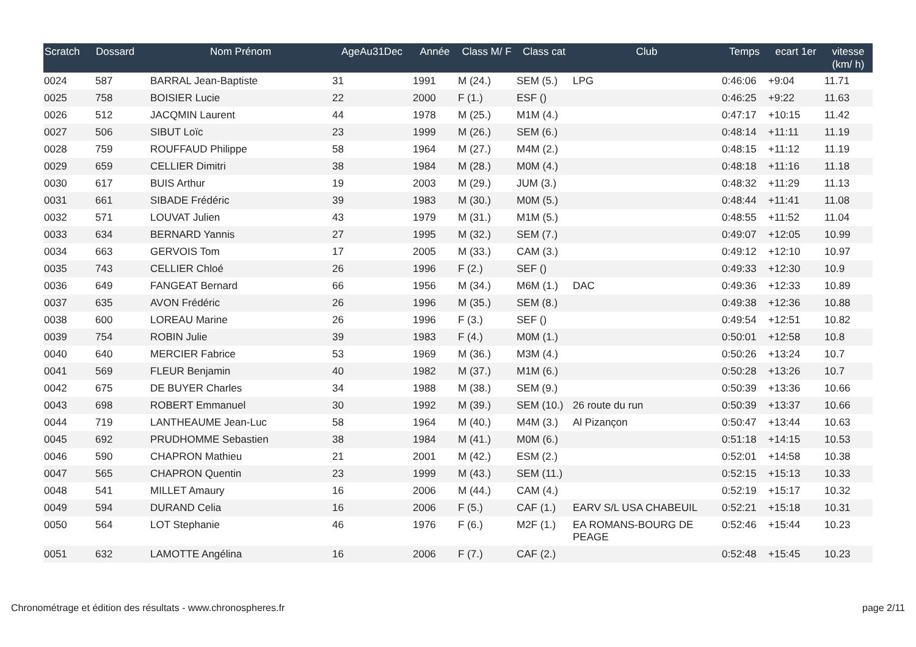| Scratch | Dossard | Nom Prénom | AgeAu31Dec | Année | Class M/ F | Class cat | Club | Temps | ecart 1er | vitesse (km/ h) |
| --- | --- | --- | --- | --- | --- | --- | --- | --- | --- | --- |
| 0024 | 587 | BARRAL Jean-Baptiste | 31 | 1991 | M (24.) | SEM (5.) | LPG | 0:46:06 | +9:04 | 11.71 |
| 0025 | 758 | BOISIER Lucie | 22 | 2000 | F (1.) | ESF () | | 0:46:25 | +9:22 | 11.63 |
| 0026 | 512 | JACQMIN Laurent | 44 | 1978 | M (25.) | M1M (4.) | | 0:47:17 | +10:15 | 11.42 |
| 0027 | 506 | SIBUT Loïc | 23 | 1999 | M (26.) | SEM (6.) | | 0:48:14 | +11:11 | 11.19 |
| 0028 | 759 | ROUFFAUD Philippe | 58 | 1964 | M (27.) | M4M (2.) | | 0:48:15 | +11:12 | 11.19 |
| 0029 | 659 | CELLIER Dimitri | 38 | 1984 | M (28.) | M0M (4.) | | 0:48:18 | +11:16 | 11.18 |
| 0030 | 617 | BUIS Arthur | 19 | 2003 | M (29.) | JUM (3.) | | 0:48:32 | +11:29 | 11.13 |
| 0031 | 661 | SIBADE Frédéric | 39 | 1983 | M (30.) | M0M (5.) | | 0:48:44 | +11:41 | 11.08 |
| 0032 | 571 | LOUVAT Julien | 43 | 1979 | M (31.) | M1M (5.) | | 0:48:55 | +11:52 | 11.04 |
| 0033 | 634 | BERNARD Yannis | 27 | 1995 | M (32.) | SEM (7.) | | 0:49:07 | +12:05 | 10.99 |
| 0034 | 663 | GERVOIS Tom | 17 | 2005 | M (33.) | CAM (3.) | | 0:49:12 | +12:10 | 10.97 |
| 0035 | 743 | CELLIER Chloé | 26 | 1996 | F (2.) | SEF () | | 0:49:33 | +12:30 | 10.9 |
| 0036 | 649 | FANGEAT Bernard | 66 | 1956 | M (34.) | M6M (1.) | DAC | 0:49:36 | +12:33 | 10.89 |
| 0037 | 635 | AVON Frédéric | 26 | 1996 | M (35.) | SEM (8.) | | 0:49:38 | +12:36 | 10.88 |
| 0038 | 600 | LOREAU Marine | 26 | 1996 | F (3.) | SEF () | | 0:49:54 | +12:51 | 10.82 |
| 0039 | 754 | ROBIN Julie | 39 | 1983 | F (4.) | M0M (1.) | | 0:50:01 | +12:58 | 10.8 |
| 0040 | 640 | MERCIER Fabrice | 53 | 1969 | M (36.) | M3M (4.) | | 0:50:26 | +13:24 | 10.7 |
| 0041 | 569 | FLEUR Benjamin | 40 | 1982 | M (37.) | M1M (6.) | | 0:50:28 | +13:26 | 10.7 |
| 0042 | 675 | DE BUYER Charles | 34 | 1988 | M (38.) | SEM (9.) | | 0:50:39 | +13:36 | 10.66 |
| 0043 | 698 | ROBERT Emmanuel | 30 | 1992 | M (39.) | SEM (10.) | 26 route du run | 0:50:39 | +13:37 | 10.66 |
| 0044 | 719 | LANTHEAUME Jean-Luc | 58 | 1964 | M (40.) | M4M (3.) | Al Pizançon | 0:50:47 | +13:44 | 10.63 |
| 0045 | 692 | PRUDHOMME Sebastien | 38 | 1984 | M (41.) | M0M (6.) | | 0:51:18 | +14:15 | 10.53 |
| 0046 | 590 | CHAPRON Mathieu | 21 | 2001 | M (42.) | ESM (2.) | | 0:52:01 | +14:58 | 10.38 |
| 0047 | 565 | CHAPRON Quentin | 23 | 1999 | M (43.) | SEM (11.) | | 0:52:15 | +15:13 | 10.33 |
| 0048 | 541 | MILLET Amaury | 16 | 2006 | M (44.) | CAM (4.) | | 0:52:19 | +15:17 | 10.32 |
| 0049 | 594 | DURAND Celia | 16 | 2006 | F (5.) | CAF (1.) | EARV S/L USA CHABEUIL | 0:52:21 | +15:18 | 10.31 |
| 0050 | 564 | LOT Stephanie | 46 | 1976 | F (6.) | M2F (1.) | EA ROMANS-BOURG DE PEAGE | 0:52:46 | +15:44 | 10.23 |
| 0051 | 632 | LAMOTTE Angélina | 16 | 2006 | F (7.) | CAF (2.) | | 0:52:48 | +15:45 | 10.23 |
Chronométrage et édition des résultats - www.chronospheres.fr page 2/11